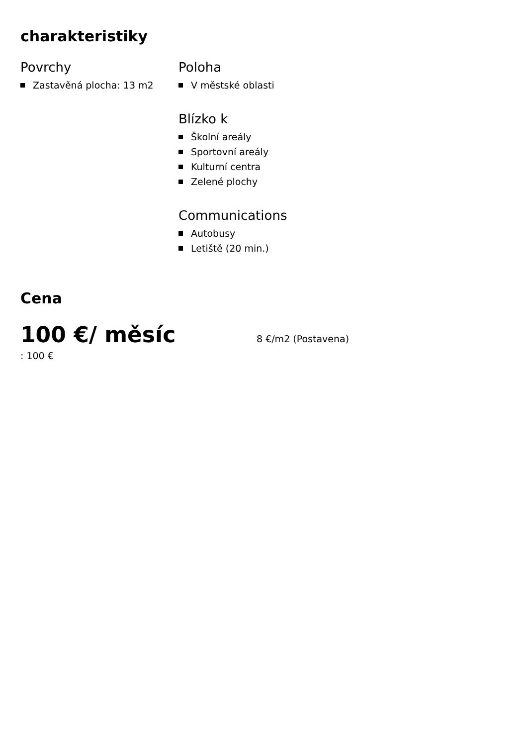charakteristiky
Povrchy
Zastavěná plocha: 13 m2
Poloha
V městské oblasti
Blízko k
Školní areály
Sportovní areály
Kulturní centra
Zelené plochy
Communications
Autobusy
Letiště (20 min.)
Cena
100 €/ měsíc
8 €/m2 (Postavena)
: 100 €